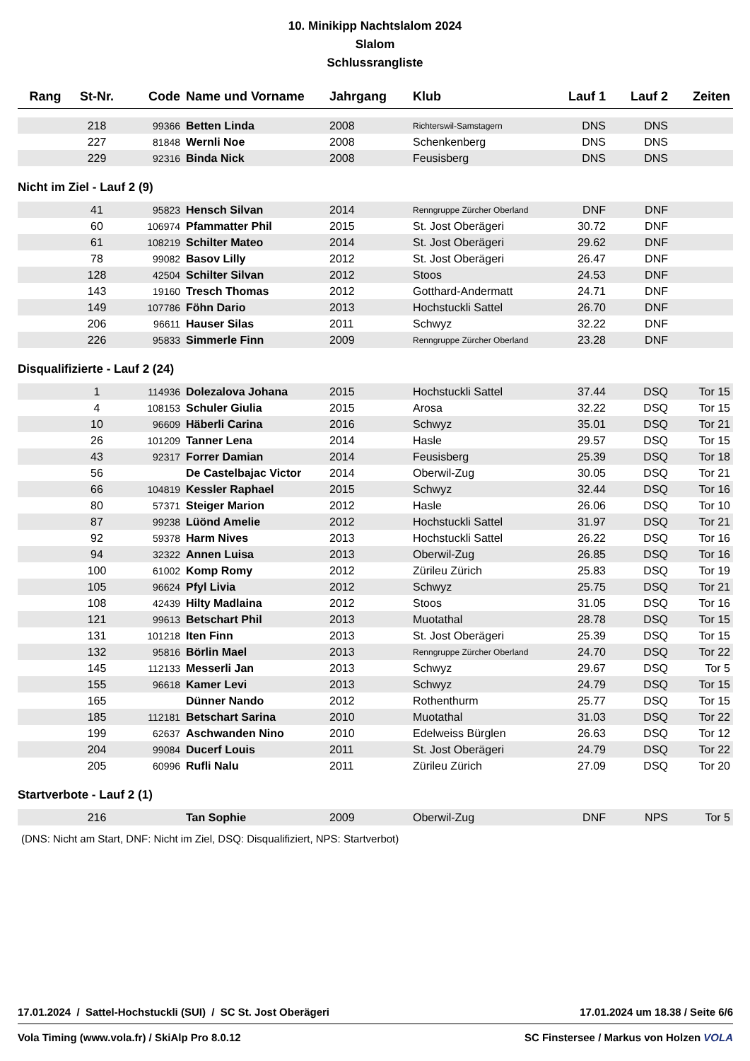10. Minikipp Nachtslalom 2024
Slalom
Schlussrangliste
| Rang | St-Nr. | Code | Name und Vorname | Jahrgang | Klub | Lauf 1 | Lauf 2 | Zeiten |
| --- | --- | --- | --- | --- | --- | --- | --- | --- |
| | 218 | 99366 | Betten Linda | 2008 | Richterswil-Samstagern | DNS | DNS | |
| | 227 | 81848 | Wernli Noe | 2008 | Schenkenberg | DNS | DNS | |
| | 229 | 92316 | Binda Nick | 2008 | Feusisberg | DNS | DNS | |
| Nicht im Ziel - Lauf 2 (9) | | | | | | | | |
| | 41 | 95823 | Hensch Silvan | 2014 | Renngruppe Zürcher Oberland | DNF | DNF | |
| | 60 | 106974 | Pfammatter Phil | 2015 | St. Jost Oberägeri | 30.72 | DNF | |
| | 61 | 108219 | Schilter Mateo | 2014 | St. Jost Oberägeri | 29.62 | DNF | |
| | 78 | 99082 | Basov Lilly | 2012 | St. Jost Oberägeri | 26.47 | DNF | |
| | 128 | 42504 | Schilter Silvan | 2012 | Stoos | 24.53 | DNF | |
| | 143 | 19160 | Tresch Thomas | 2012 | Gotthard-Andermatt | 24.71 | DNF | |
| | 149 | 107786 | Föhn Dario | 2013 | Hochstuckli Sattel | 26.70 | DNF | |
| | 206 | 96611 | Hauser Silas | 2011 | Schwyz | 32.22 | DNF | |
| | 226 | 95833 | Simmerle Finn | 2009 | Renngruppe Zürcher Oberland | 23.28 | DNF | |
| Disqualifizierte - Lauf 2 (24) | | | | | | | | |
| | 1 | 114936 | Dolezalova Johana | 2015 | Hochstuckli Sattel | 37.44 | DSQ | Tor 15 |
| | 4 | 108153 | Schuler Giulia | 2015 | Arosa | 32.22 | DSQ | Tor 15 |
| | 10 | 96609 | Häberli Carina | 2016 | Schwyz | 35.01 | DSQ | Tor 21 |
| | 26 | 101209 | Tanner Lena | 2014 | Hasle | 29.57 | DSQ | Tor 15 |
| | 43 | 92317 | Forrer Damian | 2014 | Feusisberg | 25.39 | DSQ | Tor 18 |
| | 56 | | De Castelbajac Victor | 2014 | Oberwil-Zug | 30.05 | DSQ | Tor 21 |
| | 66 | 104819 | Kessler Raphael | 2015 | Schwyz | 32.44 | DSQ | Tor 16 |
| | 80 | 57371 | Steiger Marion | 2012 | Hasle | 26.06 | DSQ | Tor 10 |
| | 87 | 99238 | Lüönd Amelie | 2012 | Hochstuckli Sattel | 31.97 | DSQ | Tor 21 |
| | 92 | 59378 | Harm Nives | 2013 | Hochstuckli Sattel | 26.22 | DSQ | Tor 16 |
| | 94 | 32322 | Annen Luisa | 2013 | Oberwil-Zug | 26.85 | DSQ | Tor 16 |
| | 100 | 61002 | Komp Romy | 2012 | Zürileu Zürich | 25.83 | DSQ | Tor 19 |
| | 105 | 96624 | Pfyl Livia | 2012 | Schwyz | 25.75 | DSQ | Tor 21 |
| | 108 | 42439 | Hilty Madlaina | 2012 | Stoos | 31.05 | DSQ | Tor 16 |
| | 121 | 99613 | Betschart Phil | 2013 | Muotathal | 28.78 | DSQ | Tor 15 |
| | 131 | 101218 | Iten Finn | 2013 | St. Jost Oberägeri | 25.39 | DSQ | Tor 15 |
| | 132 | 95816 | Börlin Mael | 2013 | Renngruppe Zürcher Oberland | 24.70 | DSQ | Tor 22 |
| | 145 | 112133 | Messerli Jan | 2013 | Schwyz | 29.67 | DSQ | Tor 5 |
| | 155 | 96618 | Kamer Levi | 2013 | Schwyz | 24.79 | DSQ | Tor 15 |
| | 165 | | Dünner Nando | 2012 | Rothenthurm | 25.77 | DSQ | Tor 15 |
| | 185 | 112181 | Betschart Sarina | 2010 | Muotathal | 31.03 | DSQ | Tor 22 |
| | 199 | 62637 | Aschwanden Nino | 2010 | Edelweiss Bürglen | 26.63 | DSQ | Tor 12 |
| | 204 | 99084 | Ducerf Louis | 2011 | St. Jost Oberägeri | 24.79 | DSQ | Tor 22 |
| | 205 | 60996 | Rufli Nalu | 2011 | Zürileu Zürich | 27.09 | DSQ | Tor 20 |
| Startverbote - Lauf 2 (1) | | | | | | | | |
| | 216 | | Tan Sophie | 2009 | Oberwil-Zug | DNF | NPS | Tor 5 |
(DNS: Nicht am Start, DNF: Nicht im Ziel, DSQ: Disqualifiziert, NPS: Startverbot)
17.01.2024 / Sattel-Hochstuckli (SUI) / SC St. Jost Oberägeri 17.01.2024 um 18.38 / Seite 6/6
Vola Timing (www.vola.fr) / SkiAlp Pro 8.0.12 SC Finstersee / Markus von Holzen VOLA